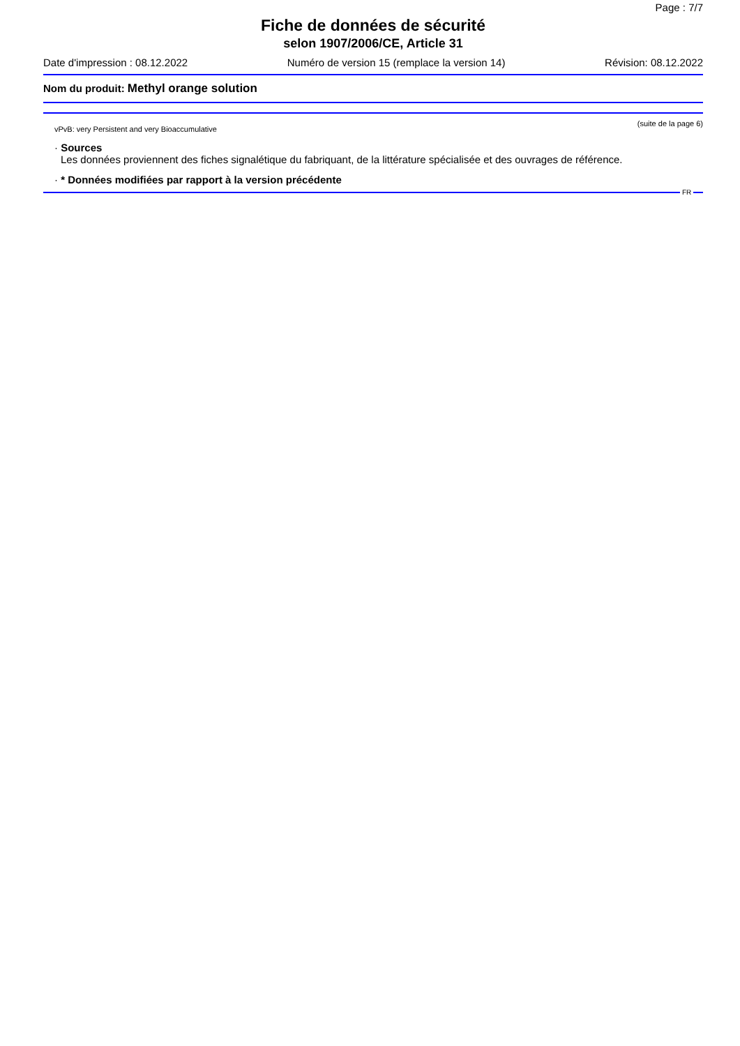Page : 7/7
Fiche de données de sécurité
selon 1907/2006/CE, Article 31
Date d'impression : 08.12.2022 Numéro de version 15 (remplace la version 14) Révision: 08.12.2022
Nom du produit: Methyl orange solution
(suite de la page 6)
vPvB: very Persistent and very Bioaccumulative
· Sources
Les données proviennent des fiches signalétique du fabriquant, de la littérature spécialisée et des ouvrages de référence.
· * Données modifiées par rapport à la version précédente
FR